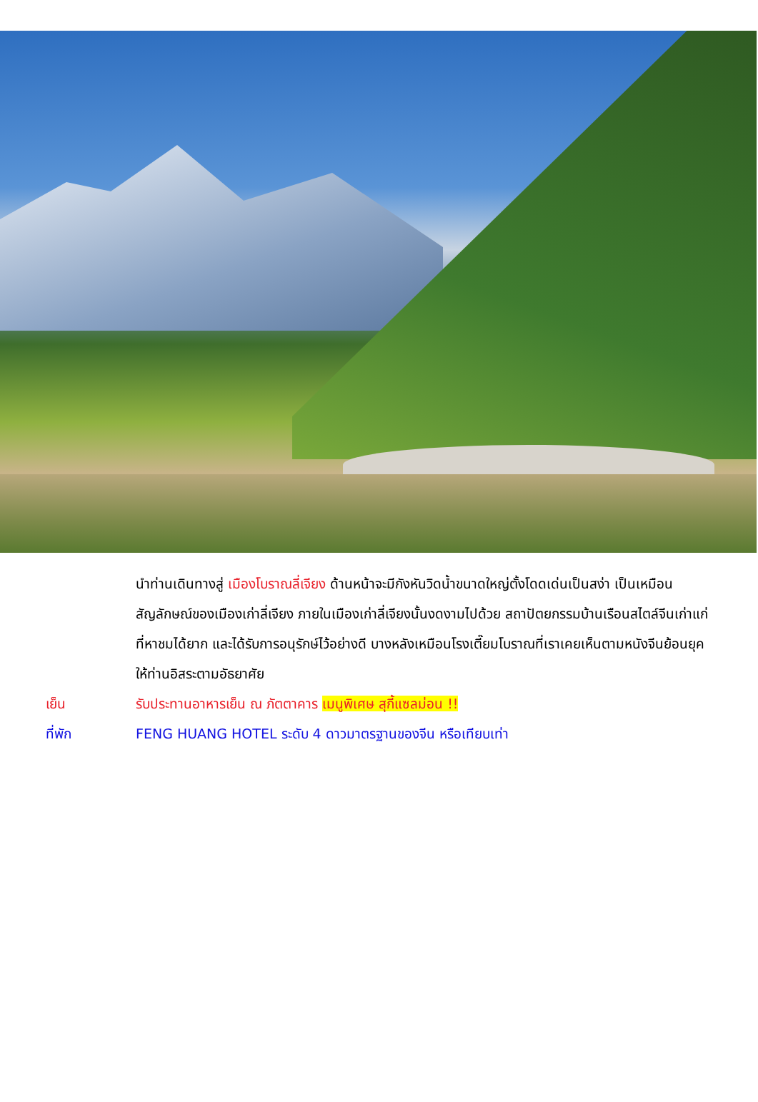นำท่านเดินทางสู่ เมืองโบราณลี่เจียง ด้านหน้าจะมีกังหันวิดน้ำขนาดใหญ่ตั้งโดดเด่นเป็นสง่า เป็นเหมือนสัญลักษณ์ของเมืองเก่าลี่เจียง ภายในเมืองเก่าลี่เจียงนั้นงดงามไปด้วย สถาปัตยกรรมบ้านเรือนสไตล์จีนเก่าแก่ที่หาชมได้ยาก และได้รับการอนุรักษ์ไว้อย่างดี บางหลังเหมือนโรงเตี๊ยมโบราณที่เราเคยเห็นตามหนังจีนย้อนยุค ให้ท่านอิสระตามอัธยาศัย
เย็น รับประทานอาหารเย็น ณ ภัตตาคาร เมนูพิเศษ สุกี้แซลม่อน !!
ที่พัก FENG HUANG HOTEL ระดับ 4 ดาวมาตรฐานของจีน หรือเทียบเท่า